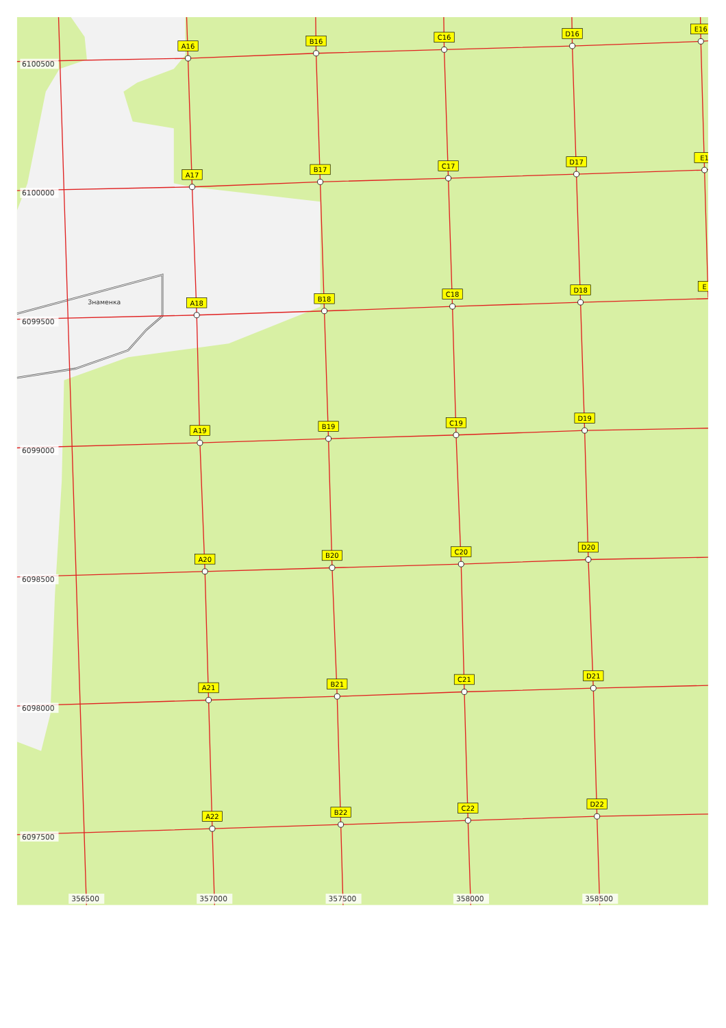A16
B16
C16
D16
E16
A17
B17
C17
D17
E1
A18
B18
C18
D18
E
A19
B19
C19
D19
A20
B20
C20
D20
A21
B21
C21
D21
A22
B22
C22
D22
Знаменка
6100500
6100000
6099500
6099000
6098500
6098000
6097500
356500
357000
357500
358000
358500